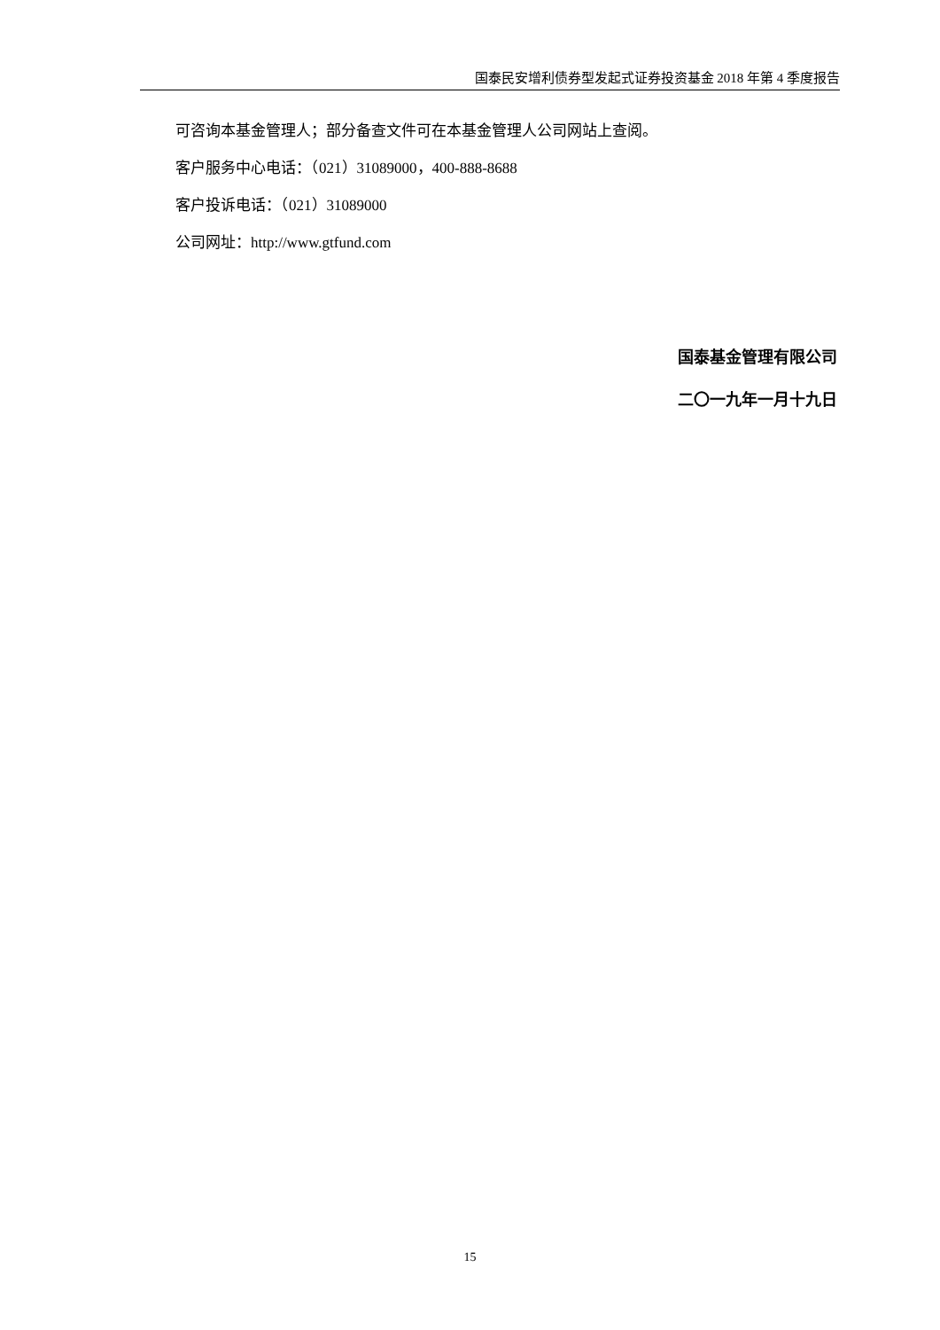国泰民安增利债券型发起式证券投资基金 2018 年第 4 季度报告
可咨询本基金管理人；部分备查文件可在本基金管理人公司网站上查阅。
客户服务中心电话：（021）31089000，400-888-8688
客户投诉电话：（021）31089000
公司网址：http://www.gtfund.com
国泰基金管理有限公司
二〇一九年一月十九日
15